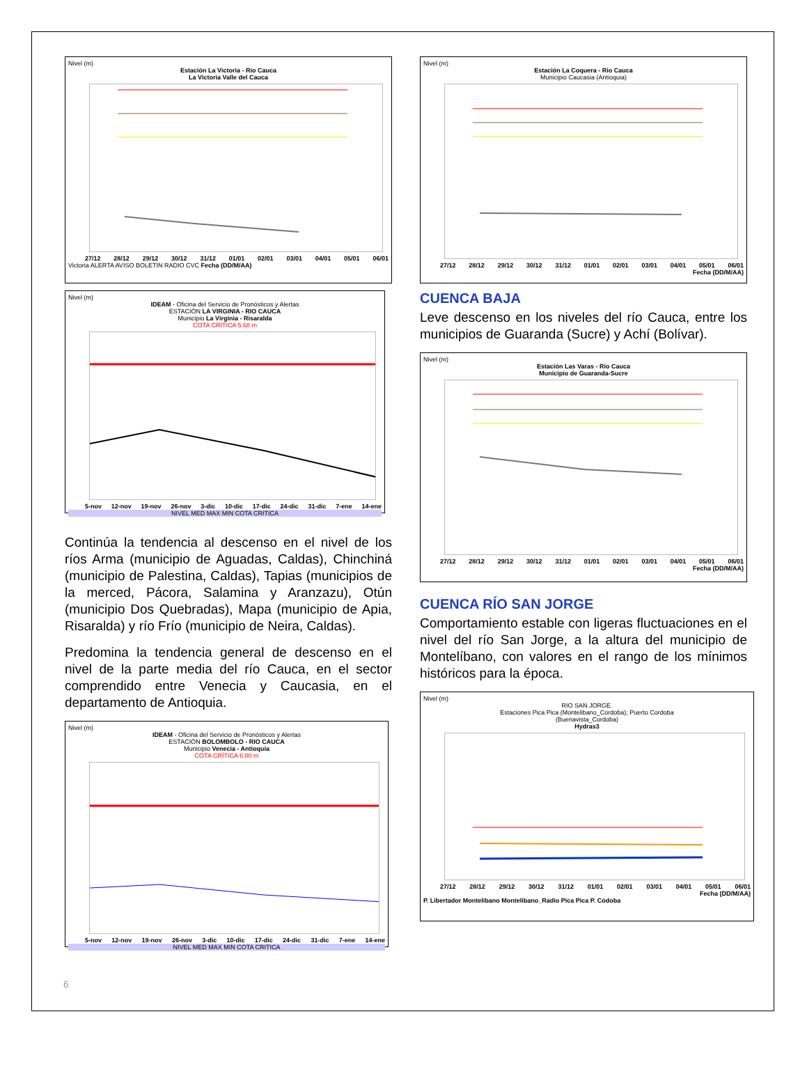Nivel (m)
Estación La Victoria - Rio Cauca
La Victoria Valle del Cauca
27/12 28/12 29/12 30/12 31/12 01/01 02/01 03/01 04/01 05/01 06/01
Victoria ALERTA AVISO BOLETIN RADIO CVC Fecha (DD/M/AA)
Nivel (m)
IDEAM - Oficina del Servicio de Pronósticos y Alertas
ESTACIÓN LA VIRGINIA - RIO CAUCA
Municipio La Virginia - Risaralda
COTA CRÍTICA 5.68 m
5-nov 12-nov 19-nov 26-nov 3-dic 10-dic 17-dic 24-dic 31-dic 7-ene 14-ene
NIVEL MED MAX MIN COTA CRITICA
Continúa la tendencia al descenso en el nivel de los ríos Arma (municipio de Aguadas, Caldas), Chinchiná (municipio de Palestina, Caldas), Tapias (municipios de la merced, Pácora, Salamina y Aranzazu), Otún (municipio Dos Quebradas), Mapa (municipio de Apia, Risaralda) y río Frío (municipio de Neira, Caldas).
Predomina la tendencia general de descenso en el nivel de la parte media del río Cauca, en el sector comprendido entre Venecia y Caucasia, en el departamento de Antioquia.
Nivel (m)
IDEAM - Oficina del Servicio de Pronósticos y Alertas
ESTACIÓN BOLOMBOLO - RIO CAUCA
Municipio Venecia - Antioquia
COTA CRÍTICA 6.00 m
5-nov 12-nov 19-nov 26-nov 3-dic 10-dic 17-dic 24-dic 31-dic 7-ene 14-ene
NIVEL MED MAX MIN COTA CRITICA
Nivel (m)
Estación La Coquera - Rio Cauca
Municipio Caucasia (Antioquia)
27/12 28/12 29/12 30/12 31/12 01/01 02/01 03/01 04/01 05/01 06/01
Fecha (DD/M/AA)
CUENCA BAJA
Leve descenso en los niveles del río Cauca, entre los municipios de Guaranda (Sucre) y Achí (Bolívar).
Nivel (m)
Estación Las Varas - Rio Cauca
Municipio de Guaranda-Sucre
27/12 28/12 29/12 30/12 31/12 01/01 02/01 03/01 04/01 05/01 06/01
Fecha (DD/M/AA)
CUENCA RÍO SAN JORGE
Comportamiento estable con ligeras fluctuaciones en el nivel del río San Jorge, a la altura del municipio de Montelíbano, con valores en el rango de los mínimos históricos para la época.
Nivel (m)
RIO SAN JORGE.
Estaciones Pica Pica (Montelibano_Cordoba); Puerto Cordoba
(Buenavista_Cordoba)
Hydras3
27/12 28/12 29/12 30/12 31/12 01/01 02/01 03/01 04/01 05/01 06/01
Fecha (DD/M/AA)
P. Libertador Montelibano Montelibano_Radio Pica Pica P. Códoba
6